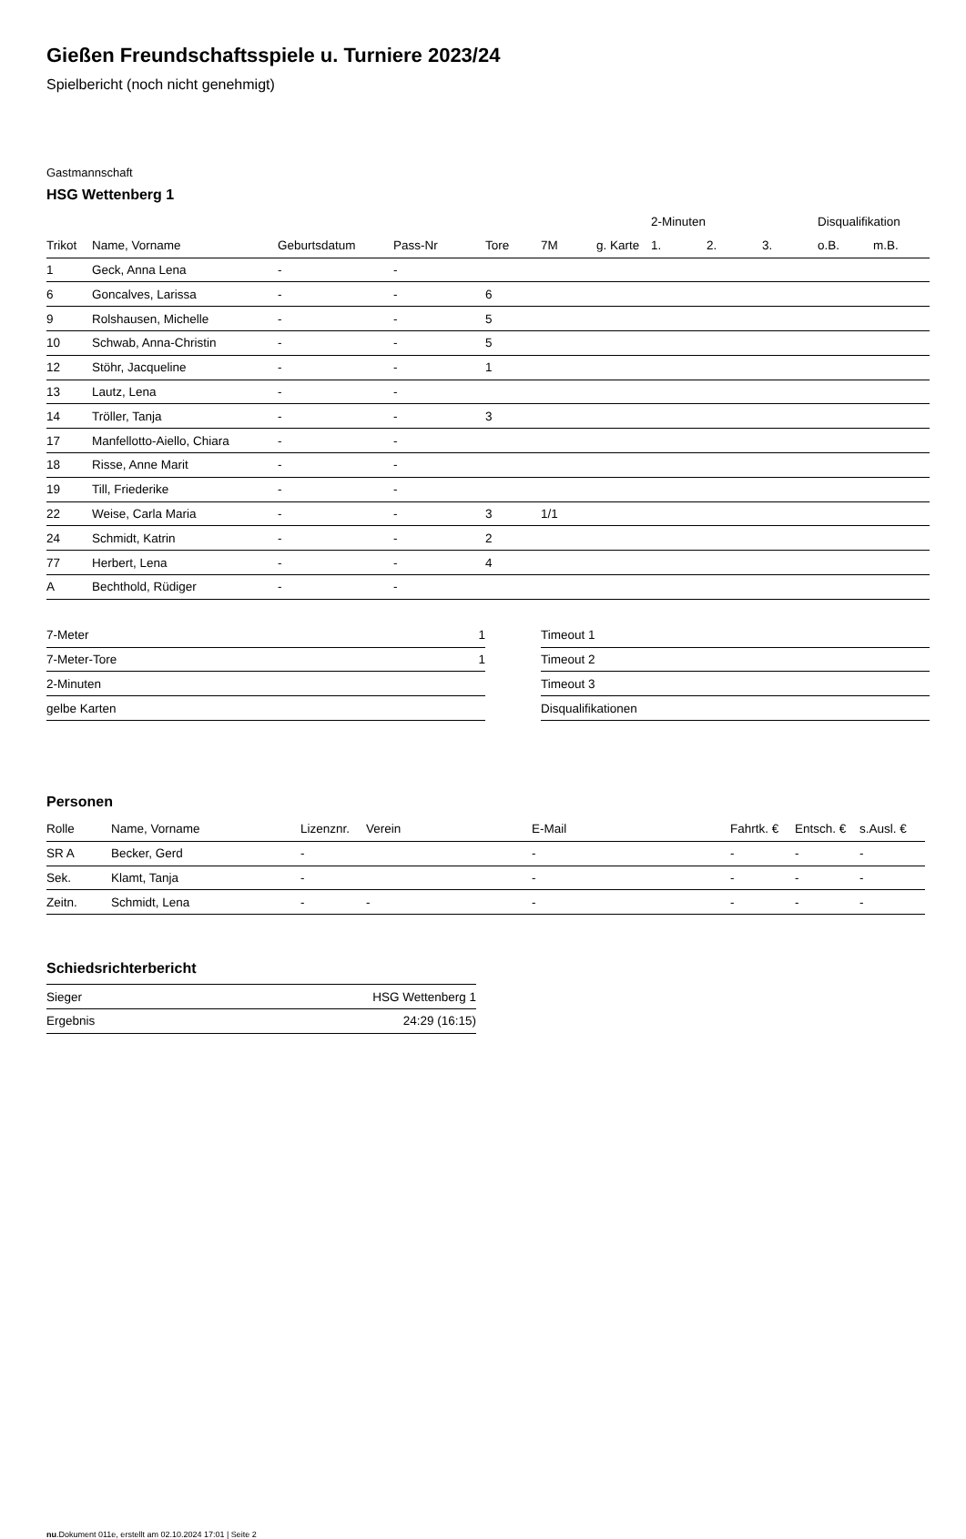Gießen Freundschaftsspiele u. Turniere 2023/24
Spielbericht (noch nicht genehmigt)
Gastmannschaft
HSG Wettenberg 1
| | | | | | | | 2-Minuten | | | Disqualifikation | |
| --- | --- | --- | --- | --- | --- | --- | --- | --- | --- | --- | --- |
| Trikot | Name, Vorname | Geburtsdatum | Pass-Nr | Tore | 7M | g. Karte | 1. | 2. | 3. | o.B. | m.B. |
| 1 | Geck, Anna Lena | - | - | | | | | | | | |
| 6 | Goncalves, Larissa | - | - | 6 | | | | | | | |
| 9 | Rolshausen, Michelle | - | - | 5 | | | | | | | |
| 10 | Schwab, Anna-Christin | - | - | 5 | | | | | | | |
| 12 | Stöhr, Jacqueline | - | - | 1 | | | | | | | |
| 13 | Lautz, Lena | - | - | | | | | | | | |
| 14 | Tröller, Tanja | - | - | 3 | | | | | | | |
| 17 | Manfellotto-Aiello, Chiara | - | - | | | | | | | | |
| 18 | Risse, Anne Marit | - | - | | | | | | | | |
| 19 | Till, Friederike | - | - | | | | | | | | |
| 22 | Weise, Carla Maria | - | - | 3 | 1/1 | | | | | | |
| 24 | Schmidt, Katrin | - | - | 2 | | | | | | | |
| 77 | Herbert, Lena | - | - | 4 | | | | | | | |
| A | Bechthold, Rüdiger | - | - | | | | | | | | |
| 7-Meter | 1 |
| 7-Meter-Tore | 1 |
| 2-Minuten | |
| gelbe Karten | |
| Timeout 1 |
| Timeout 2 |
| Timeout 3 |
| Disqualifikationen |
Personen
| Rolle | Name, Vorname | Lizenznr. | Verein | E-Mail | Fahrtk. € | Entsch. € | s.Ausl. € |
| --- | --- | --- | --- | --- | --- | --- | --- |
| SR A | Becker, Gerd | - | | - | - | - | - |
| Sek. | Klamt, Tanja | - | | - | - | - | - |
| Zeitn. | Schmidt, Lena | - | - | - | - | - | - |
Schiedsrichterbericht
| Sieger | HSG Wettenberg 1 |
| Ergebnis | 24:29 (16:15) |
nu.Dokument 011e, erstellt am 02.10.2024 17:01 | Seite 2